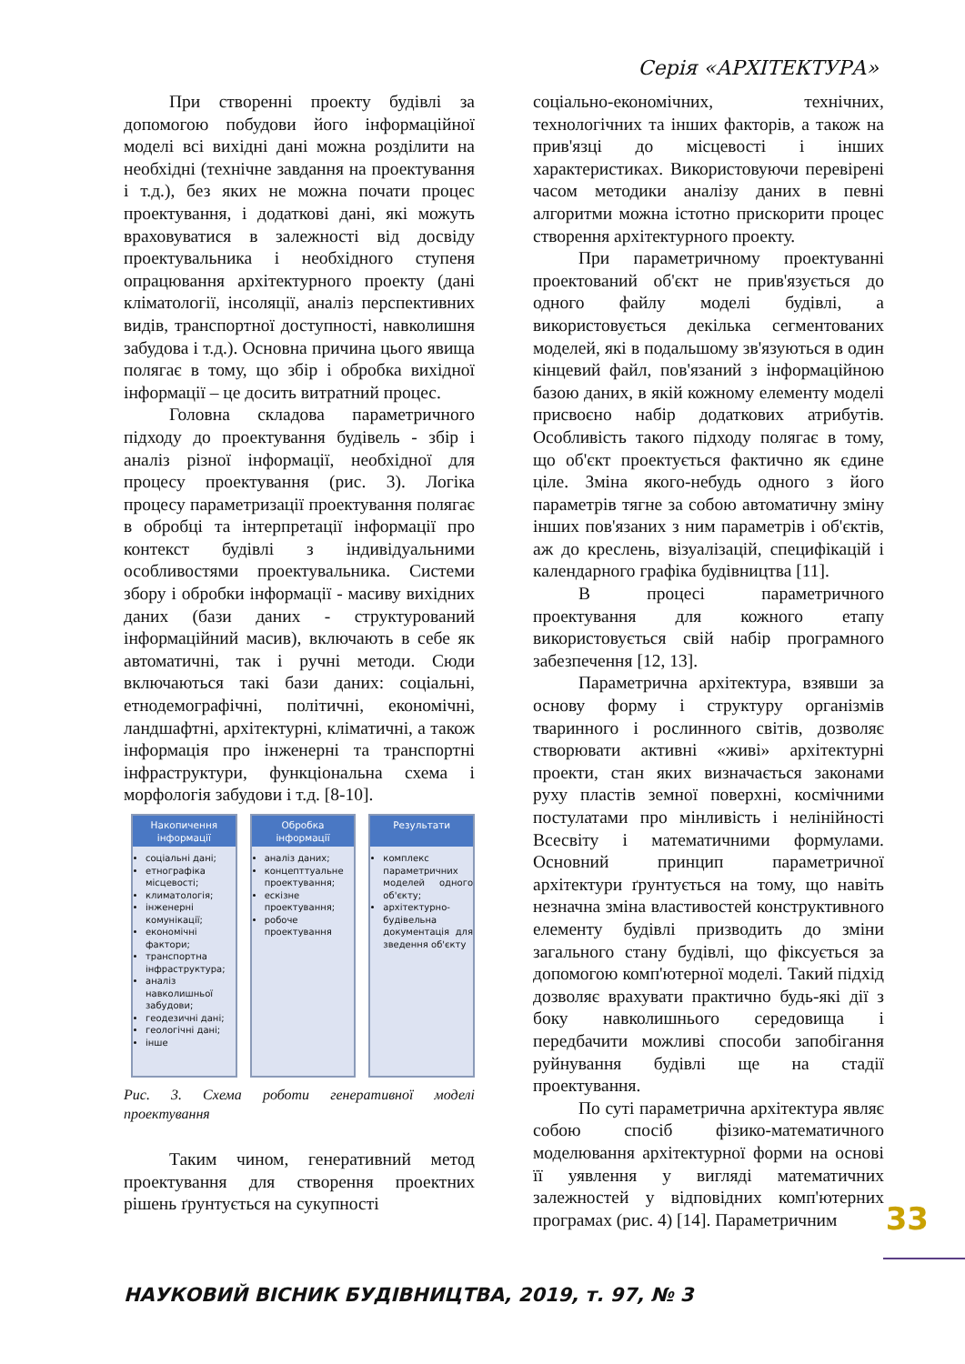Серія «АРХІТЕКТУРА»
При створенні проекту будівлі за допомогою побудови його інформаційної моделі всі вихідні дані можна розділити на необхідні (технічне завдання на проектування і т.д.), без яких не можна почати процес проектування, і додаткові дані, які можуть враховуватися в залежності від досвіду проектувальника і необхідного ступеня опрацювання архітектурного проекту (дані кліматології, інсоляції, аналіз перспективних видів, транспортної доступності, навколишня забудова і т.д.). Основна причина цього явища полягає в тому, що збір і обробка вихідної інформації – це досить витратний процес.
Головна складова параметричного підходу до проектування будівель - збір і аналіз різної інформації, необхідної для процесу проектування (рис. 3). Логіка процесу параметризації проектування полягає в обробці та інтерпретації інформації про контекст будівлі з індивідуальними особливостями проектувальника. Системи збору і обробки інформації - масиву вихідних даних (бази даних - структурований інформаційний масив), включають в себе як автоматичні, так і ручні методи. Сюди включаються такі бази даних: соціальні, етнодемографічні, політичні, економічні, ландшафтні, архітектурні, кліматичні, а також інформація про інженерні та транспортні інфраструктури, функціональна схема і морфологія забудови і т.д. [8-10].
Накопичення інформації
соціальні дані;
етнографіка місцевості;
климатологія;
інженерні комунікації;
економічні фактори;
транспортна інфраструктура;
аналіз навколишньої забудови;
геодезичні дані;
геологічні дані;
інше
Обробка інформації
аналіз даних;
концепттуальне проектування;
ескізне проектування;
робоче проектування
Результати
комплекс параметричних моделей одного об'єкту;
архітектурно-будівельна документація для зведення об'єкту
Рис. 3. Схема роботи генеративної моделі проектування
Таким чином, генеративний метод проектування для створення проектних рішень ґрунтується на сукупності
соціально-економічних, технічних, технологічних та інших факторів, а також на прив'язці до місцевості і інших характеристиках. Використовуючи перевірені часом методики аналізу даних в певні алгоритми можна істотно прискорити процес створення архітектурного проекту.
При параметричному проектуванні проектований об'єкт не прив'язується до одного файлу моделі будівлі, а використовується декілька сегментованих моделей, які в подальшому зв'язуються в один кінцевий файл, пов'язаний з інформаційною базою даних, в якій кожному елементу моделі присвоєно набір додаткових атрибутів. Особливість такого підходу полягає в тому, що об'єкт проектується фактично як єдине ціле. Зміна якого-небудь одного з його параметрів тягне за собою автоматичну зміну інших пов'язаних з ним параметрів і об'єктів, аж до креслень, візуалізацій, специфікацій і календарного графіка будівництва [11].
В процесі параметричного проектування для кожного етапу використовується свій набір програмного забезпечення [12, 13].
Параметрична архітектура, взявши за основу форму і структуру організмів тваринного і рослинного світів, дозволяє створювати активні «живі» архітектурні проекти, стан яких визначається законами руху пластів земної поверхні, космічними постулатами про мінливість і нелінійності Всесвіту і математичними формулами. Основний принцип параметричної архітектури ґрунтується на тому, що навіть незначна зміна властивостей конструктивного елементу будівлі призводить до зміни загального стану будівлі, що фіксується за допомогою комп'ютерної моделі. Такий підхід дозволяє врахувати практично будь-які дії з боку навколишнього середовища і передбачити можливі способи запобігання руйнування будівлі ще на стадії проектування.
По суті параметрична архітектура являє собою спосіб фізико-математичного моделювання архітектурної форми на основі її уявлення у вигляді математичних залежностей у відповідних комп'ютерних програмах (рис. 4) [14]. Параметричним
33
НАУКОВИЙ ВІСНИК БУДІВНИЦТВА, 2019, т. 97, № 3